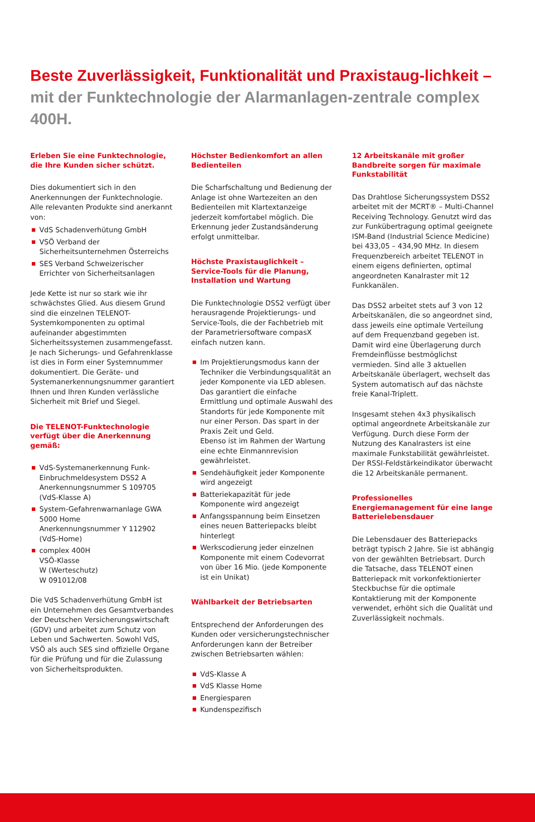Beste Zuverlässigkeit, Funktionalität und Praxistaug-lichkeit – mit der Funktechnologie der Alarmanlagen-zentrale complex 400H.
Erleben Sie eine Funktechnologie, die Ihre Kunden sicher schützt.
Dies dokumentiert sich in den Anerkennungen der Funktechnologie. Alle relevanten Produkte sind anerkannt von:
VdS Schadenverhütung GmbH
VSÖ Verband der Sicherheitsunternehmen Österreichs
SES Verband Schweizerischer Errichter von Sicherheitsanlagen
Jede Kette ist nur so stark wie ihr schwächstes Glied. Aus diesem Grund sind die einzelnen TELENOT-Systemkomponenten zu optimal aufeinander abgestimmten Sicherheitssystemen zusammengefasst. Je nach Sicherungs- und Gefahrenklasse ist dies in Form einer Systemnummer dokumentiert. Die Geräte- und Systemanerkennungsnummer garantiert Ihnen und Ihren Kunden verlässliche Sicherheit mit Brief und Siegel.
Die TELENOT-Funktechnologie verfügt über die Anerkennung gemäß:
VdS-Systemanerkennung Funk-Einbruchmeldesystem DSS2 A
Anerkennungsnummer S 109705
(VdS-Klasse A)
System-Gefahrenwarnanlage GWA 5000 Home
Anerkennungsnummer Y 112902
(VdS-Home)
complex 400H
VSÖ-Klasse
W (Werteschutz)
W 091012/08
Die VdS Schadenverhütung GmbH ist ein Unternehmen des Gesamtverbandes der Deutschen Versicherungswirtschaft (GDV) und arbeitet zum Schutz von Leben und Sachwerten. Sowohl VdS, VSÖ als auch SES sind offizielle Organe für die Prüfung und für die Zulassung von Sicherheitsprodukten.
Höchster Bedienkomfort an allen Bedienteilen
Die Scharfschaltung und Bedienung der Anlage ist ohne Wartezeiten an den Bedienteilen mit Klartextanzeige jederzeit komfortabel möglich. Die Erkennung jeder Zustandsänderung erfolgt unmittelbar.
Höchste Praxistauglichkeit – Service-Tools für die Planung, Installation und Wartung
Die Funktechnologie DSS2 verfügt über herausragende Projektierungs- und Service-Tools, die der Fachbetrieb mit der Parametriersoftware compasX einfach nutzen kann.
Im Projektierungsmodus kann der Techniker die Verbindungsqualität an jeder Komponente via LED ablesen.
Das garantiert die einfache Ermittlung und optimale Auswahl des Standorts für jede Komponente mit nur einer Person. Das spart in der Praxis Zeit und Geld.
Ebenso ist im Rahmen der Wartung eine echte Einmannrevision gewährleistet.
Sendehäufigkeit jeder Komponente wird angezeigt
Batteriekapazität für jede Komponente wird angezeigt
Anfangsspannung beim Einsetzen eines neuen Batteriepacks bleibt hinterlegt
Werkscodierung jeder einzelnen Komponente mit einem Codevorrat von über 16 Mio. (jede Komponente ist ein Unikat)
Wählbarkeit der Betriebsarten
Entsprechend der Anforderungen des Kunden oder versicherungstechnischer Anforderungen kann der Betreiber zwischen Betriebsarten wählen:
VdS-Klasse A
VdS Klasse Home
Energiesparen
Kundenspezifisch
12 Arbeitskanäle mit großer Bandbreite sorgen für maximale Funkstabilität
Das Drahtlose Sicherungssystem DSS2 arbeitet mit der MCRT® – Multi-Channel Receiving Technology. Genutzt wird das zur Funkübertragung optimal geeignete ISM-Band (Industrial Science Medicine) bei 433,05 – 434,90 MHz. In diesem Frequenzbereich arbeitet TELENOT in einem eigens definierten, optimal angeordneten Kanalraster mit 12 Funkkanälen.
Das DSS2 arbeitet stets auf 3 von 12 Arbeitskanälen, die so angeordnet sind, dass jeweils eine optimale Verteilung auf dem Frequenzband gegeben ist. Damit wird eine Überlagerung durch Fremdeinflüsse bestmöglichst vermieden. Sind alle 3 aktuellen Arbeitskanäle überlagert, wechselt das System automatisch auf das nächste freie Kanal-Triplett.
Insgesamt stehen 4x3 physikalisch optimal angeordnete Arbeitskanäle zur Verfügung. Durch diese Form der Nutzung des Kanalrasters ist eine maximale Funkstabilität gewährleistet. Der RSSI-Feldstärkeindikator überwacht die 12 Arbeitskanäle permanent.
Professionelles Energiemanagement für eine lange Batterielebensdauer
Die Lebensdauer des Batteriepacks beträgt typisch 2 Jahre. Sie ist abhängig von der gewählten Betriebsart. Durch die Tatsache, dass TELENOT einen Batteriepack mit vorkonfektionierter Steckbuchse für die optimale Kontaktierung mit der Komponente verwendet, erhöht sich die Qualität und Zuverlässigkeit nochmals.